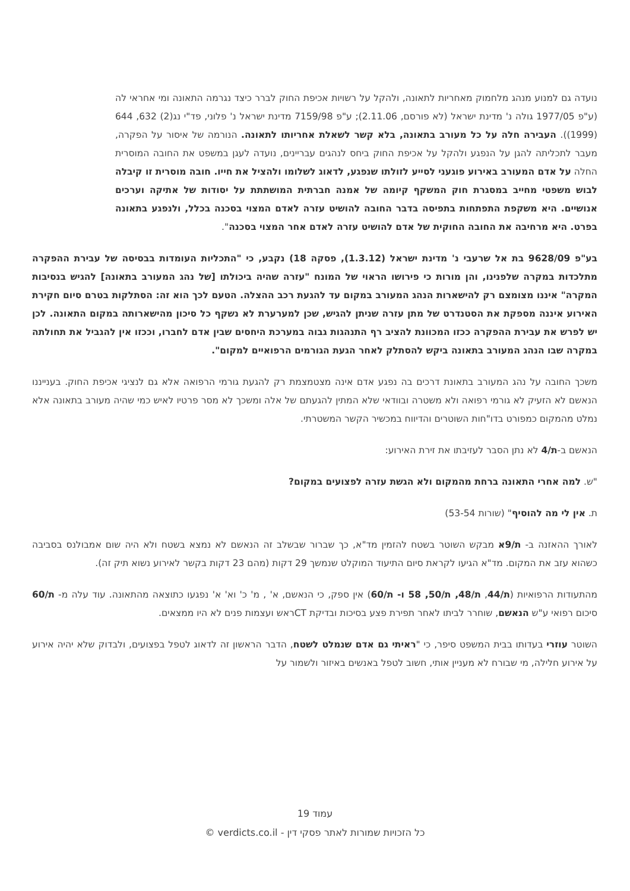נועדה גם למנוע מנהג מלחמוק מאחריות לתאונה, ולהקל על רשויות אכיפת החוק לברר כיצד נגרמה התאונה ומי אחראי לה (ע"פ 1977/05 גולה נ' מדינת ישראל (לא פורסם, 2.11.06); ע"פ 7159/98 מדינת ישראל נ' פלוני, פד"י נג(2) 632, 644 (1999)). העבירה חלה על כל מעורב בתאונה, בלא קשר לשאלת אחריותו לתאונה. הנורמה של איסור על הפקרה, מעבר לתכליתה להגן על הנפגע ולהקל על אכיפת החוק ביחס לנהגים עבריינים, נועדה לעגן במשפט את החובה המוסרית החלה על אדם המעורב באירוע פוגעני לסייע לזולתו שנפגע, לדאוג לשלומו ולהציל את חייו. חובה מוסרית זו קיבלה לבוש משפטי מחייב במסגרת חוק המשקף קיומה של אמנה חברתית המושתתת על יסודות של אתיקה וערכים אנושיים. היא משקפת התפתחות בתפיסה בדבר החובה להושיט עזרה לאדם המצוי בסכנה בכלל, ולנפגע בתאונה בפרט. היא מרחיבה את החובה החוקית של אדם להושיט עזרה לאדם אחר המצוי בסכנה".
בע"פ 9628/09 בת אל שרעבי נ' מדינת ישראל (1.3.12), פסקה 18) נקבע, כי "התכליות העומדות בבסיסה של עבירת ההפקרה מתלכדות במקרה שלפנינו, והן מורות כי פירושו הראוי של המונח "עזרה שהיה ביכולתו [של נהג המעורב בתאונה] להגיש בנסיבות המקרה" איננו מצומצם רק להישארות הנהג המעורב במקום עד להגעת רכב ההצלה. הטעם לכך הוא זה: הסתלקות בטרם סיום חקירת האירוע איננה מספקת את הסטנדרט של מתן עזרה שניתן להגיש, שכן למערערת לא נשקף כל סיכון מהישארותה במקום התאונה. לכן יש לפרש את עבירת ההפקרה ככזו המכוונת להציב רף התנהגות גבוה במערכת היחסים שבין אדם לחברו, וככזו אין להגביל את תחולתה במקרה שבו הנהג המעורב בתאונה ביקש להסתלק לאחר הגעת הגורמים הרפואיים למקום".
משכך החובה על נהג המעורב בתאונת דרכים בה נפגע אדם אינה מצטמצמת רק להגעת גורמי הרפואה אלא גם לנציגי אכיפת החוק. בענייננו הנאשם לא הזעיק לא גורמי רפואה ולא משטרה ובוודאי שלא המתין להגעתם של אלה ומשכך לא מסר פרטיו לאיש כמי שהיה מעורב בתאונה אלא נמלט מהמקום כמפורט בדו"חות השוטרים והדיווח במכשיר הקשר המשטרתי.
הנאשם ב-ת/4 לא נתן הסבר לעזיבתו את זירת האירוע:
"ש. למה אחרי התאונה ברחת מהמקום ולא הגשת עזרה לפצועים במקום?
ת. אין לי מה להוסיף" (שורות 53-54)
לאורך ההאזנה ב- ת/9א מבקש השוטר בשטח להזמין מד"א, כך שברור שבשלב זה הנאשם לא נמצא בשטח ולא היה שום אמבולנס בסביבה כשהוא עזב את המקום. מד"א הגיעו לקראת סיום התיעוד המוקלט שנמשך 29 דקות (מהם 23 דקות בקשר לאירוע נשוא תיק זה).
מהתעודות הרפואיות (ת/44, ת/48, ת/50, 58 ו- ת/60) אין ספק, כי הנאשם, א' , מ' כ' וא' א' נפגעו כתוצאה מהתאונה. עוד עלה מ- ת/60 סיכום רפואי ע"ש הנאשם, שוחרר לביתו לאחר תפירת פצע בסיכות ובדיקת CTראש ועצמות פנים לא היו ממצאים.
השוטר עוזרי בעדותו בבית המשפט סיפר, כי "ראיתי גם אדם שנמלט לשטח, הדבר הראשון זה לדאוג לטפל בפצועים, ולבדוק שלא יהיה אירוע על אירוע חלילה, מי שבורח לא מעניין אותי, חשוב לטפל באנשים באיזור ולשמור על
עמוד 19
כל הזכויות שמורות לאתר פסקי דין - verdicts.co.il ©